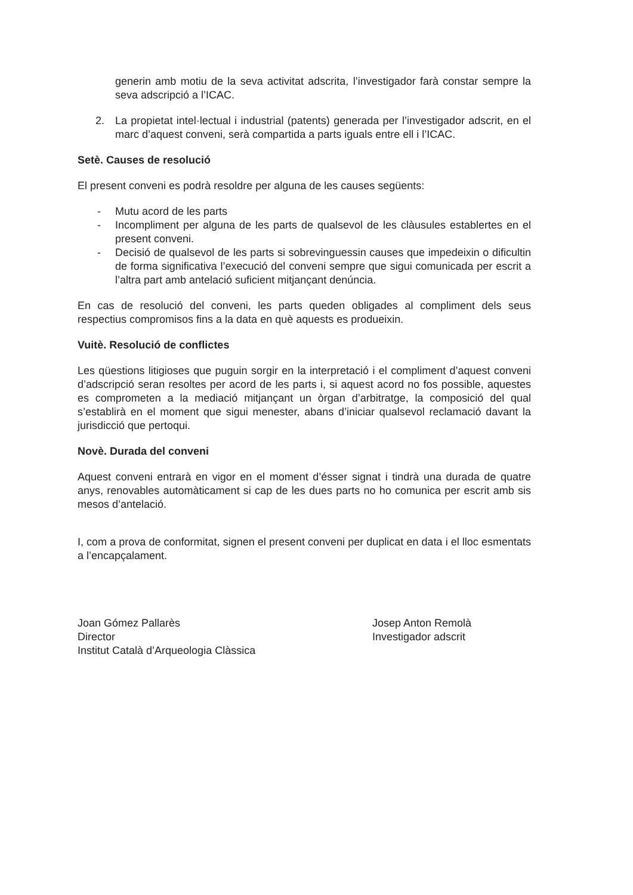generin amb motiu de la seva activitat adscrita, l’investigador farà constar sempre la seva adscripció a l’ICAC.
2. La propietat intel·lectual i industrial (patents) generada per l’investigador adscrit, en el marc d’aquest conveni, serà compartida a parts iguals entre ell i l’ICAC.
Setè. Causes de resolució
El present conveni es podrà resoldre per alguna de les causes següents:
- Mutu acord de les parts
- Incompliment per alguna de les parts de qualsevol de les clàusules establertes en el present conveni.
- Decisió de qualsevol de les parts si sobrevinguessin causes que impedeixin o dificultin de forma significativa l’execució del conveni sempre que sigui comunicada per escrit a l’altra part amb antelació suficient mitjançant denúncia.
En cas de resolució del conveni, les parts queden obligades al compliment dels seus respectius compromisos fins a la data en què aquests es produeixin.
Vuitè. Resolució de conflictes
Les qüestions litigioses que puguin sorgir en la interpretació i el compliment d’aquest conveni d’adscripció seran resoltes per acord de les parts i, si aquest acord no fos possible, aquestes es comprometen a la mediació mitjançant un òrgan d’arbitratge, la composició del qual s’establirà en el moment que sigui menester, abans d’iniciar qualsevol reclamació davant la jurisdicció que pertoqui.
Novè. Durada del conveni
Aquest conveni entrarà en vigor en el moment d’ésser signat i tindrà una durada de quatre anys, renovables automàticament si cap de les dues parts no ho comunica per escrit amb sis mesos d’antelació.
I, com a prova de conformitat, signen el present conveni per duplicat en data i el lloc esmentats a l’encapçalament.
Joan Gómez Pallarès
Director
Institut Català d’Arqueologia Clàssica
Josep Anton Remolà
Investigador adscrit